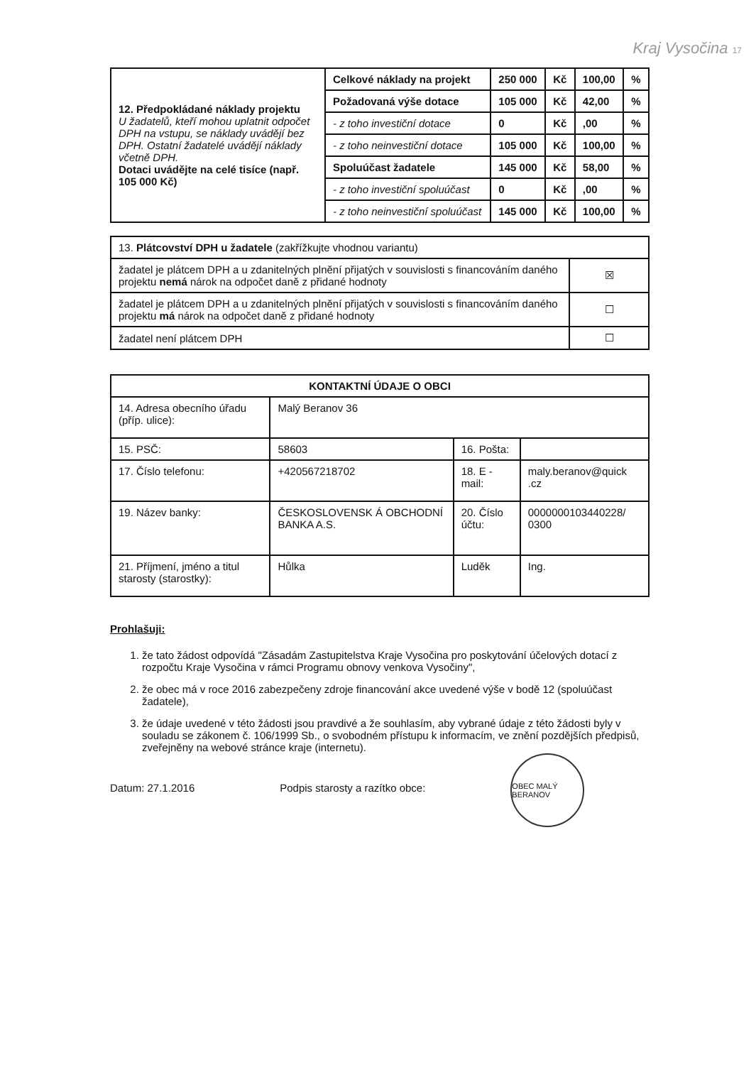Kraj Vysočina 17
| 12. Předpokládané náklady projektu U žadatelů, kteří mohou uplatnit odpočet DPH na vstupu, se náklady uvádějí bez DPH. Ostatní žadatelé uvádějí náklady včetně DPH. Dotaci uvádějte na celé tisíce (např. 105 000 Kč) | Celkové náklady na projekt | 250 000 | Kč | 100,00 | % |
| | Požadovaná výše dotace | 105 000 | Kč | 42,00 | % |
| | - z toho investiční dotace | 0 | Kč | ,00 | % |
| | - z toho neinvestiční dotace | 105 000 | Kč | 100,00 | % |
| | Spoluúčast žadatele | 145 000 | Kč | 58,00 | % |
| | - z toho investiční spoluúčast | 0 | Kč | ,00 | % |
| | - z toho neinvestiční spoluúčast | 145 000 | Kč | 100,00 | % |
| 13. Plátcovství DPH u žadatele (zakřížkujte vhodnou variantu) | |
| žadatel je plátcem DPH a u zdanitelných plnění přijatých v souvislosti s financováním daného projektu nemá nárok na odpočet daně z přidané hodnoty | ☒ |
| žadatel je plátcem DPH a u zdanitelných plnění přijatých v souvislosti s financováním daného projektu má nárok na odpočet daně z přidané hodnoty | ☐ |
| žadatel není plátcem DPH | ☐ |
| KONTAKTNÍ ÚDAJE O OBCI | | | |
| 14. Adresa obecního úřadu (příp. ulice): | Malý Beranov 36 | | |
| 15. PSČ: | 58603 | 16. Pošta: | |
| 17. Číslo telefonu: | +420567218702 | 18. E -mail: | maly.beranov@quick .cz |
| 19. Název banky: | ČESKOSLOVENSK Á OBCHODNÍ BANKA A.S. | 20. Číslo účtu: | 0000000103440228/ 0300 |
| 21. Příjmení, jméno a titul starosty (starostky): | Hůlka | Luděk | Ing. |
Prohlašuji:
1. že tato žádost odpovídá "Zásadám Zastupitelstva Kraje Vysočina pro poskytování účelových dotací z rozpočtu Kraje Vysočina v rámci Programu obnovy venkova Vysočiny",
2. že obec má v roce 2016 zabezpečeny zdroje financování akce uvedené výše v bodě 12 (spoluúčast žadatele),
3. že údaje uvedené v této žádosti jsou pravdivé a že souhlasím, aby vybrané údaje z této žádosti byly v souladu se zákonem č. 106/1999 Sb., o svobodném přístupu k informacím, ve znění pozdějších předpisů, zveřejněny na webové stránce kraje (internetu).
Datum: 27.1.2016 Podpis starosty a razítko obce: OBEC MALÝ BERANOV